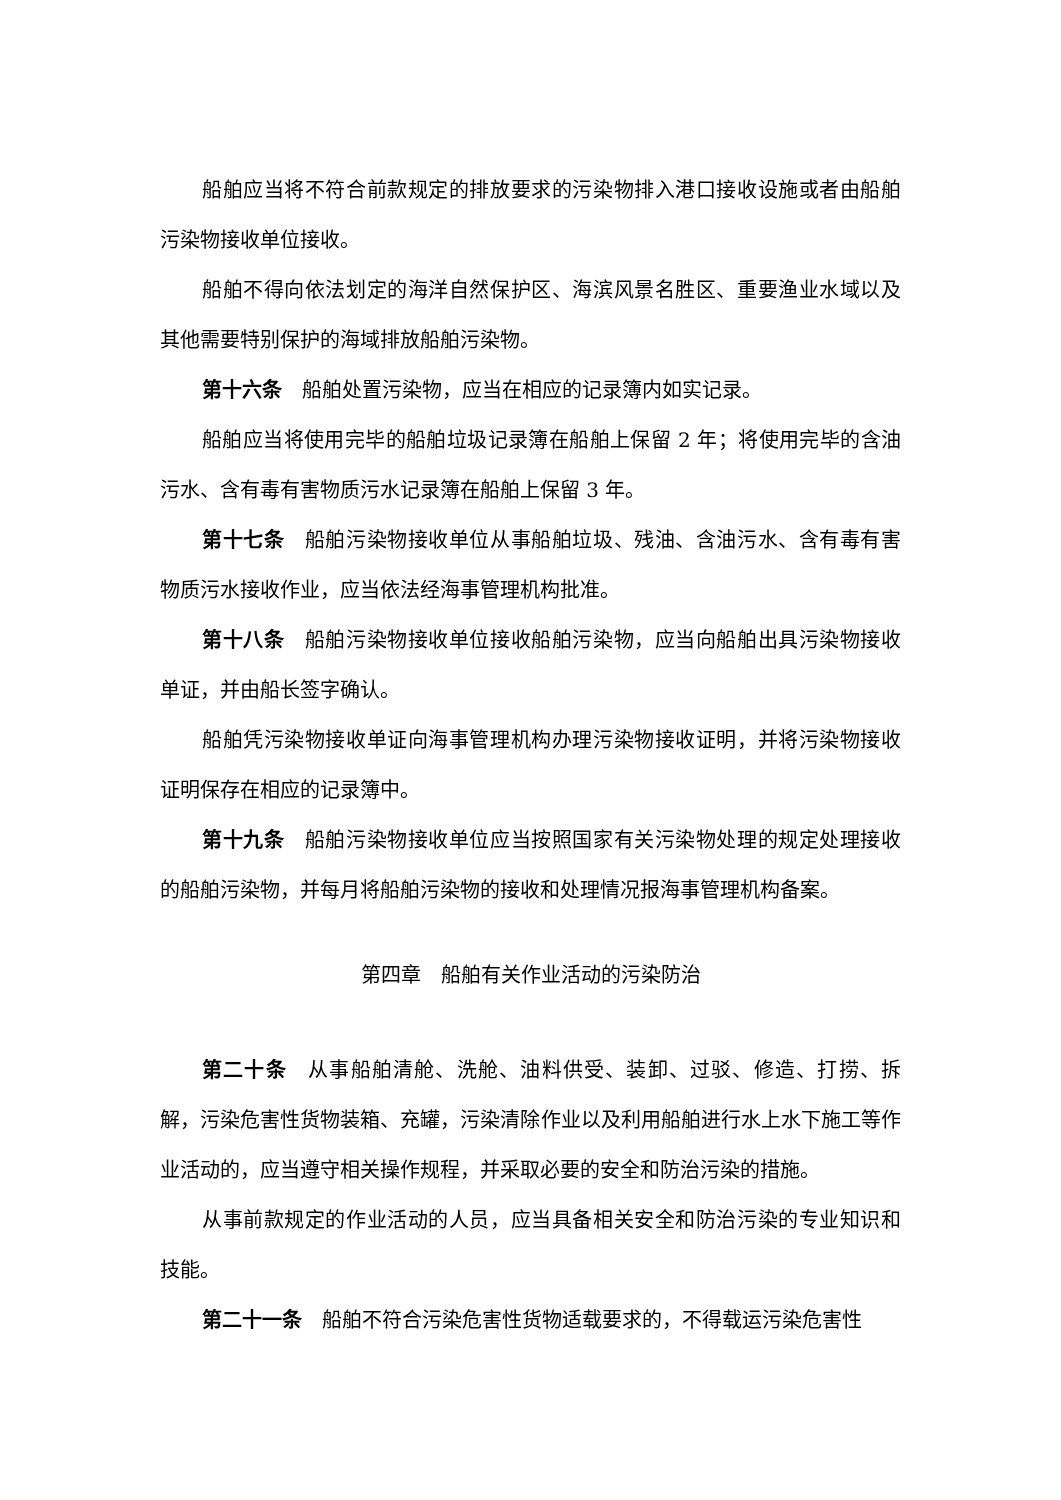船舶应当将不符合前款规定的排放要求的污染物排入港口接收设施或者由船舶污染物接收单位接收。
船舶不得向依法划定的海洋自然保护区、海滨风景名胜区、重要渔业水域以及其他需要特别保护的海域排放船舶污染物。
第十六条　船舶处置污染物，应当在相应的记录簿内如实记录。
船舶应当将使用完毕的船舶垃圾记录簿在船舶上保留 2 年；将使用完毕的含油污水、含有毒有害物质污水记录簿在船舶上保留 3 年。
第十七条　船舶污染物接收单位从事船舶垃圾、残油、含油污水、含有毒有害物质污水接收作业，应当依法经海事管理机构批准。
第十八条　船舶污染物接收单位接收船舶污染物，应当向船舶出具污染物接收单证，并由船长签字确认。
船舶凭污染物接收单证向海事管理机构办理污染物接收证明，并将污染物接收证明保存在相应的记录簿中。
第十九条　船舶污染物接收单位应当按照国家有关污染物处理的规定处理接收的船舶污染物，并每月将船舶污染物的接收和处理情况报海事管理机构备案。
第四章　船舶有关作业活动的污染防治
第二十条　从事船舶清舱、洗舱、油料供受、装卸、过驳、修造、打捞、拆解，污染危害性货物装箱、充罐，污染清除作业以及利用船舶进行水上水下施工等作业活动的，应当遵守相关操作规程，并采取必要的安全和防治污染的措施。
从事前款规定的作业活动的人员，应当具备相关安全和防治污染的专业知识和技能。
第二十一条　船舶不符合污染危害性货物适载要求的，不得载运污染危害性